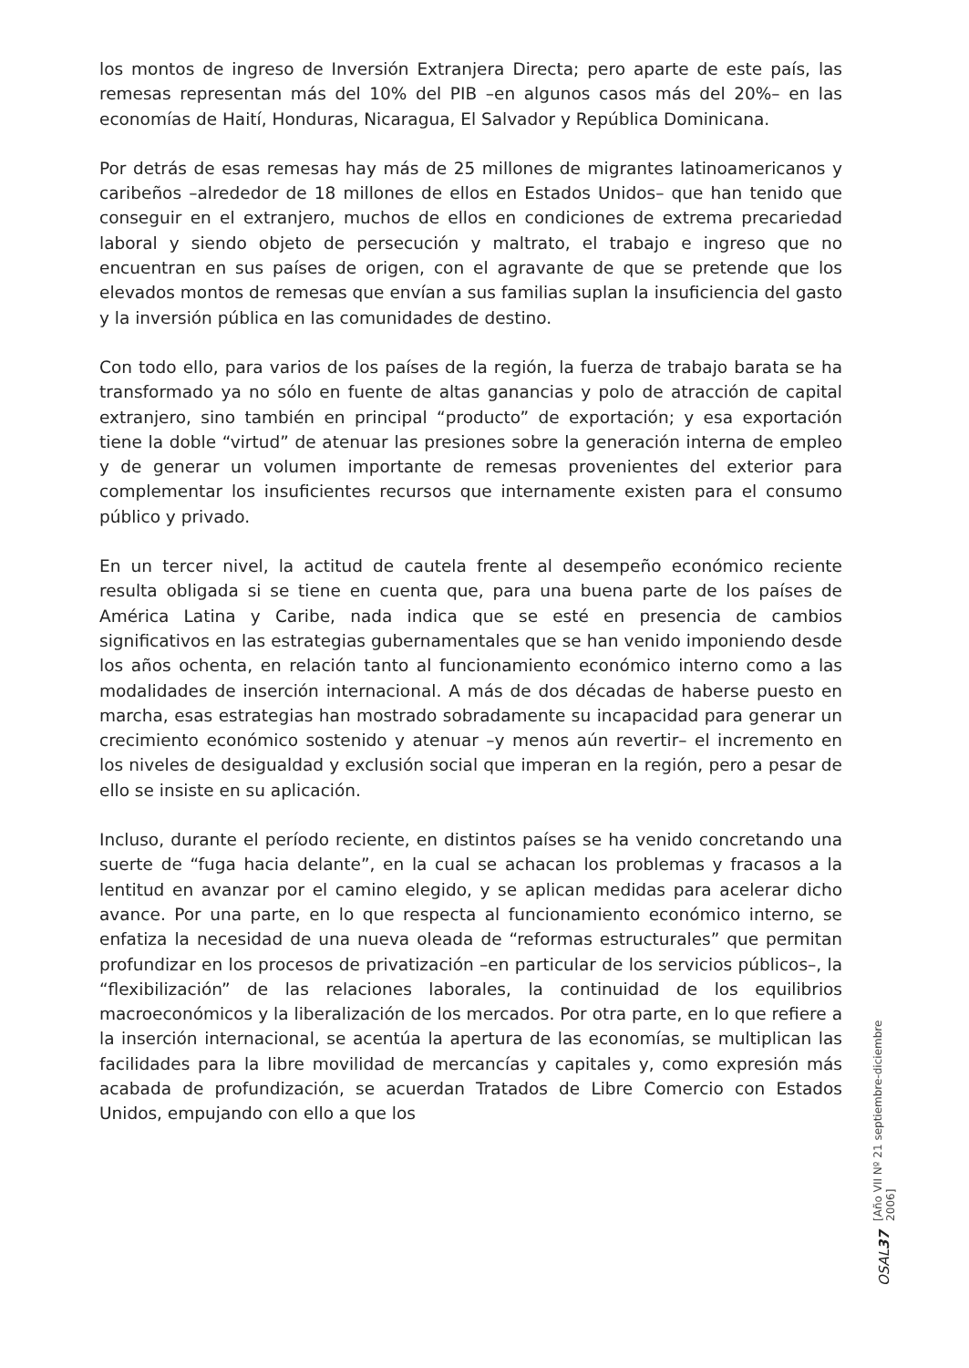los montos de ingreso de Inversión Extranjera Directa; pero aparte de este país, las remesas representan más del 10% del PIB –en algunos casos más del 20%– en las economías de Haití, Honduras, Nicaragua, El Salvador y República Dominicana.
Por detrás de esas remesas hay más de 25 millones de migrantes latinoamericanos y caribeños –alrededor de 18 millones de ellos en Estados Unidos– que han tenido que conseguir en el extranjero, muchos de ellos en condiciones de extrema precariedad laboral y siendo objeto de persecución y maltrato, el trabajo e ingreso que no encuentran en sus países de origen, con el agravante de que se pretende que los elevados montos de remesas que envían a sus familias suplan la insuficiencia del gasto y la inversión pública en las comunidades de destino.
Con todo ello, para varios de los países de la región, la fuerza de trabajo barata se ha transformado ya no sólo en fuente de altas ganancias y polo de atracción de capital extranjero, sino también en principal “producto” de exportación; y esa exportación tiene la doble “virtud” de atenuar las presiones sobre la generación interna de empleo y de generar un volumen importante de remesas provenientes del exterior para complementar los insuficientes recursos que internamente existen para el consumo público y privado.
En un tercer nivel, la actitud de cautela frente al desempeño económico reciente resulta obligada si se tiene en cuenta que, para una buena parte de los países de América Latina y Caribe, nada indica que se esté en presencia de cambios significativos en las estrategias gubernamentales que se han venido imponiendo desde los años ochenta, en relación tanto al funcionamiento económico interno como a las modalidades de inserción internacional. A más de dos décadas de haberse puesto en marcha, esas estrategias han mostrado sobradamente su incapacidad para generar un crecimiento económico sostenido y atenuar –y menos aún revertir– el incremento en los niveles de desigualdad y exclusión social que imperan en la región, pero a pesar de ello se insiste en su aplicación.
Incluso, durante el período reciente, en distintos países se ha venido concretando una suerte de “fuga hacia delante”, en la cual se achacan los problemas y fracasos a la lentitud en avanzar por el camino elegido, y se aplican medidas para acelerar dicho avance. Por una parte, en lo que respecta al funcionamiento económico interno, se enfatiza la necesidad de una nueva oleada de “reformas estructurales” que permitan profundizar en los procesos de privatización –en particular de los servicios públicos–, la “flexibilización” de las relaciones laborales, la continuidad de los equilibrios macroeconómicos y la liberalización de los mercados. Por otra parte, en lo que refiere a la inserción internacional, se acentúa la apertura de las economías, se multiplican las facilidades para la libre movilidad de mercancías y capitales y, como expresión más acabada de profundización, se acuerdan Tratados de Libre Comercio con Estados Unidos, empujando con ello a que los
[Año VII Nº 21 septiembre-diciembre 2006]
OSAL37